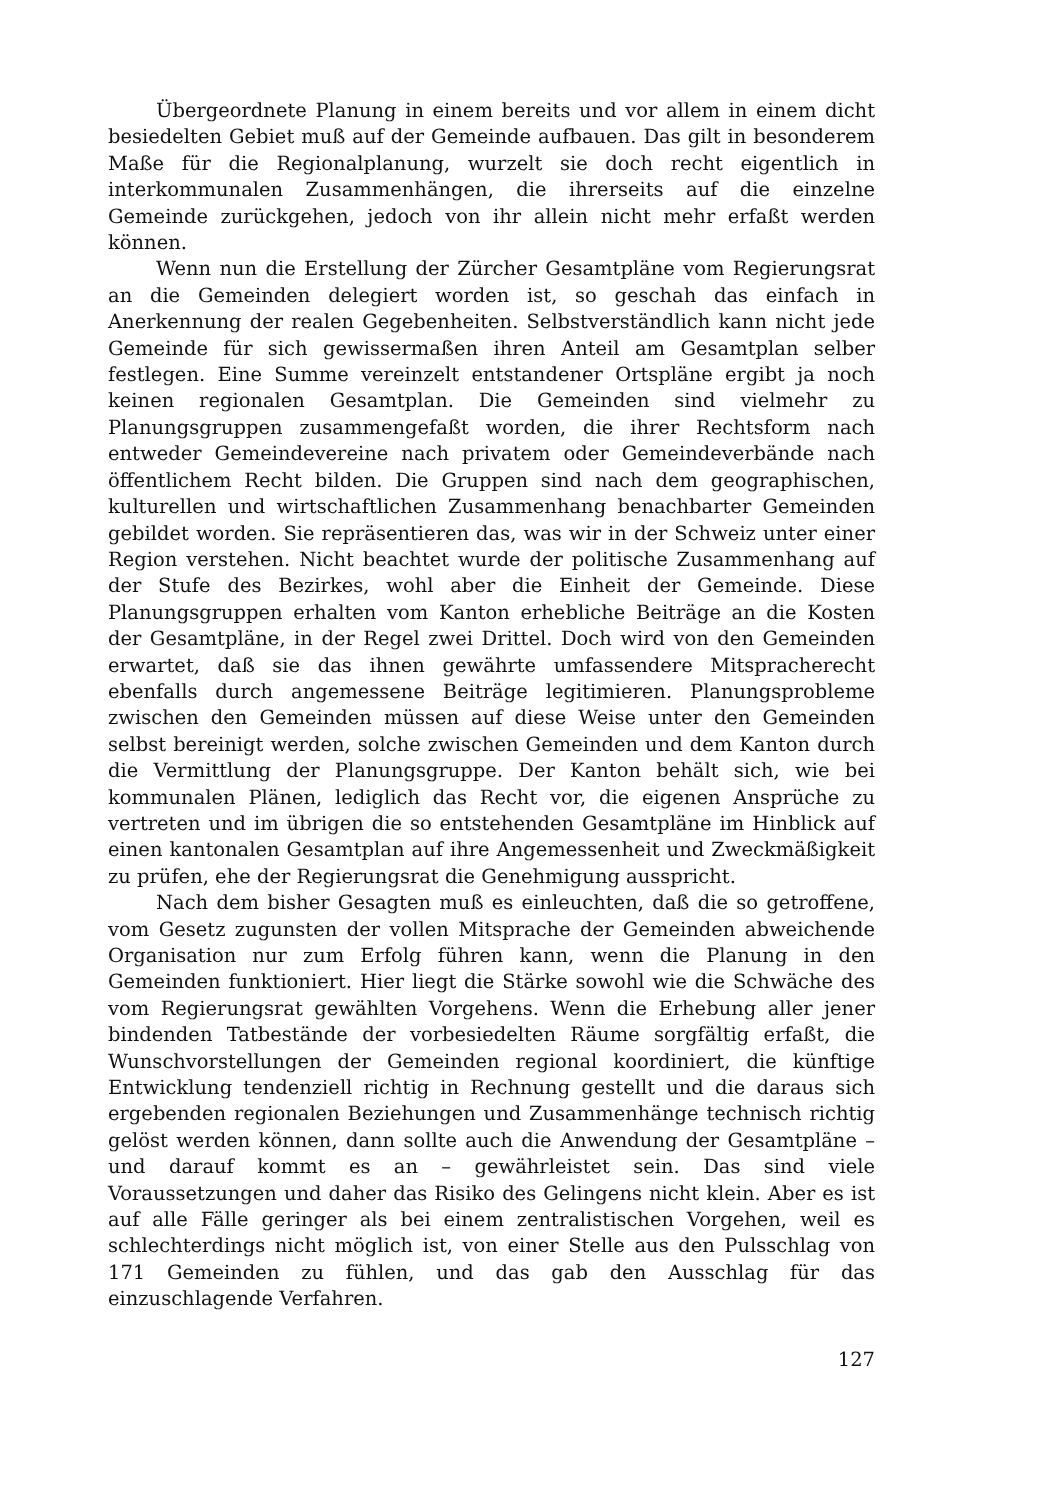Übergeordnete Planung in einem bereits und vor allem in einem dicht besiedelten Gebiet muß auf der Gemeinde aufbauen. Das gilt in besonderem Maße für die Regionalplanung, wurzelt sie doch recht eigentlich in interkommunalen Zusammenhängen, die ihrerseits auf die einzelne Gemeinde zurückgehen, jedoch von ihr allein nicht mehr erfaßt werden können.
Wenn nun die Erstellung der Zürcher Gesamtpläne vom Regierungsrat an die Gemeinden delegiert worden ist, so geschah das einfach in Anerkennung der realen Gegebenheiten. Selbstverständlich kann nicht jede Gemeinde für sich gewissermaßen ihren Anteil am Gesamtplan selber festlegen. Eine Summe vereinzelt entstandener Ortspläne ergibt ja noch keinen regionalen Gesamtplan. Die Gemeinden sind vielmehr zu Planungsgruppen zusammengefaßt worden, die ihrer Rechtsform nach entweder Gemeindevereine nach privatem oder Gemeindeverbände nach öffentlichem Recht bilden. Die Gruppen sind nach dem geographischen, kulturellen und wirtschaftlichen Zusammenhang benachbarter Gemeinden gebildet worden. Sie repräsentieren das, was wir in der Schweiz unter einer Region verstehen. Nicht beachtet wurde der politische Zusammenhang auf der Stufe des Bezirkes, wohl aber die Einheit der Gemeinde. Diese Planungsgruppen erhalten vom Kanton erhebliche Beiträge an die Kosten der Gesamtpläne, in der Regel zwei Drittel. Doch wird von den Gemeinden erwartet, daß sie das ihnen gewährte umfassendere Mitspracherecht ebenfalls durch angemessene Beiträge legitimieren. Planungsprobleme zwischen den Gemeinden müssen auf diese Weise unter den Gemeinden selbst bereinigt werden, solche zwischen Gemeinden und dem Kanton durch die Vermittlung der Planungsgruppe. Der Kanton behält sich, wie bei kommunalen Plänen, lediglich das Recht vor, die eigenen Ansprüche zu vertreten und im übrigen die so entstehenden Gesamtpläne im Hinblick auf einen kantonalen Gesamtplan auf ihre Angemessenheit und Zweckmäßigkeit zu prüfen, ehe der Regierungsrat die Genehmigung ausspricht.
Nach dem bisher Gesagten muß es einleuchten, daß die so getroffene, vom Gesetz zugunsten der vollen Mitsprache der Gemeinden abweichende Organisation nur zum Erfolg führen kann, wenn die Planung in den Gemeinden funktioniert. Hier liegt die Stärke sowohl wie die Schwäche des vom Regierungsrat gewählten Vorgehens. Wenn die Erhebung aller jener bindenden Tatbestände der vorbesiedelten Räume sorgfältig erfaßt, die Wunschvorstellungen der Gemeinden regional koordiniert, die künftige Entwicklung tendenziell richtig in Rechnung gestellt und die daraus sich ergebenden regionalen Beziehungen und Zusammenhänge technisch richtig gelöst werden können, dann sollte auch die Anwendung der Gesamtpläne – und darauf kommt es an – gewährleistet sein. Das sind viele Voraussetzungen und daher das Risiko des Gelingens nicht klein. Aber es ist auf alle Fälle geringer als bei einem zentralistischen Vorgehen, weil es schlechterdings nicht möglich ist, von einer Stelle aus den Pulsschlag von 171 Gemeinden zu fühlen, und das gab den Ausschlag für das einzuschlagende Verfahren.
127